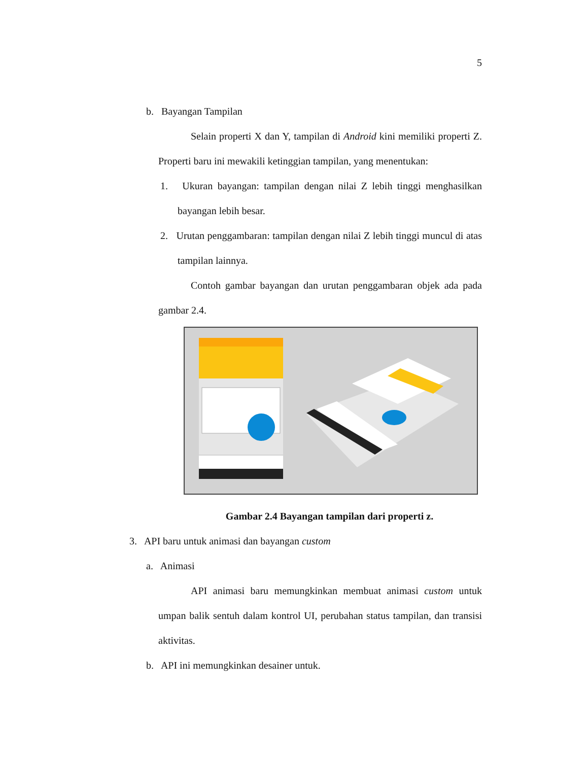5
b. Bayangan Tampilan
Selain properti X dan Y, tampilan di Android kini memiliki properti Z. Properti baru ini mewakili ketinggian tampilan, yang menentukan:
1. Ukuran bayangan: tampilan dengan nilai Z lebih tinggi menghasilkan bayangan lebih besar.
2. Urutan penggambaran: tampilan dengan nilai Z lebih tinggi muncul di atas tampilan lainnya.
Contoh gambar bayangan dan urutan penggambaran objek ada pada gambar 2.4.
Gambar 2.4 Bayangan tampilan dari properti z.
3. API baru untuk animasi dan bayangan custom
a. Animasi
API animasi baru memungkinkan membuat animasi custom untuk umpan balik sentuh dalam kontrol UI, perubahan status tampilan, dan transisi aktivitas.
b. API ini memungkinkan desainer untuk.